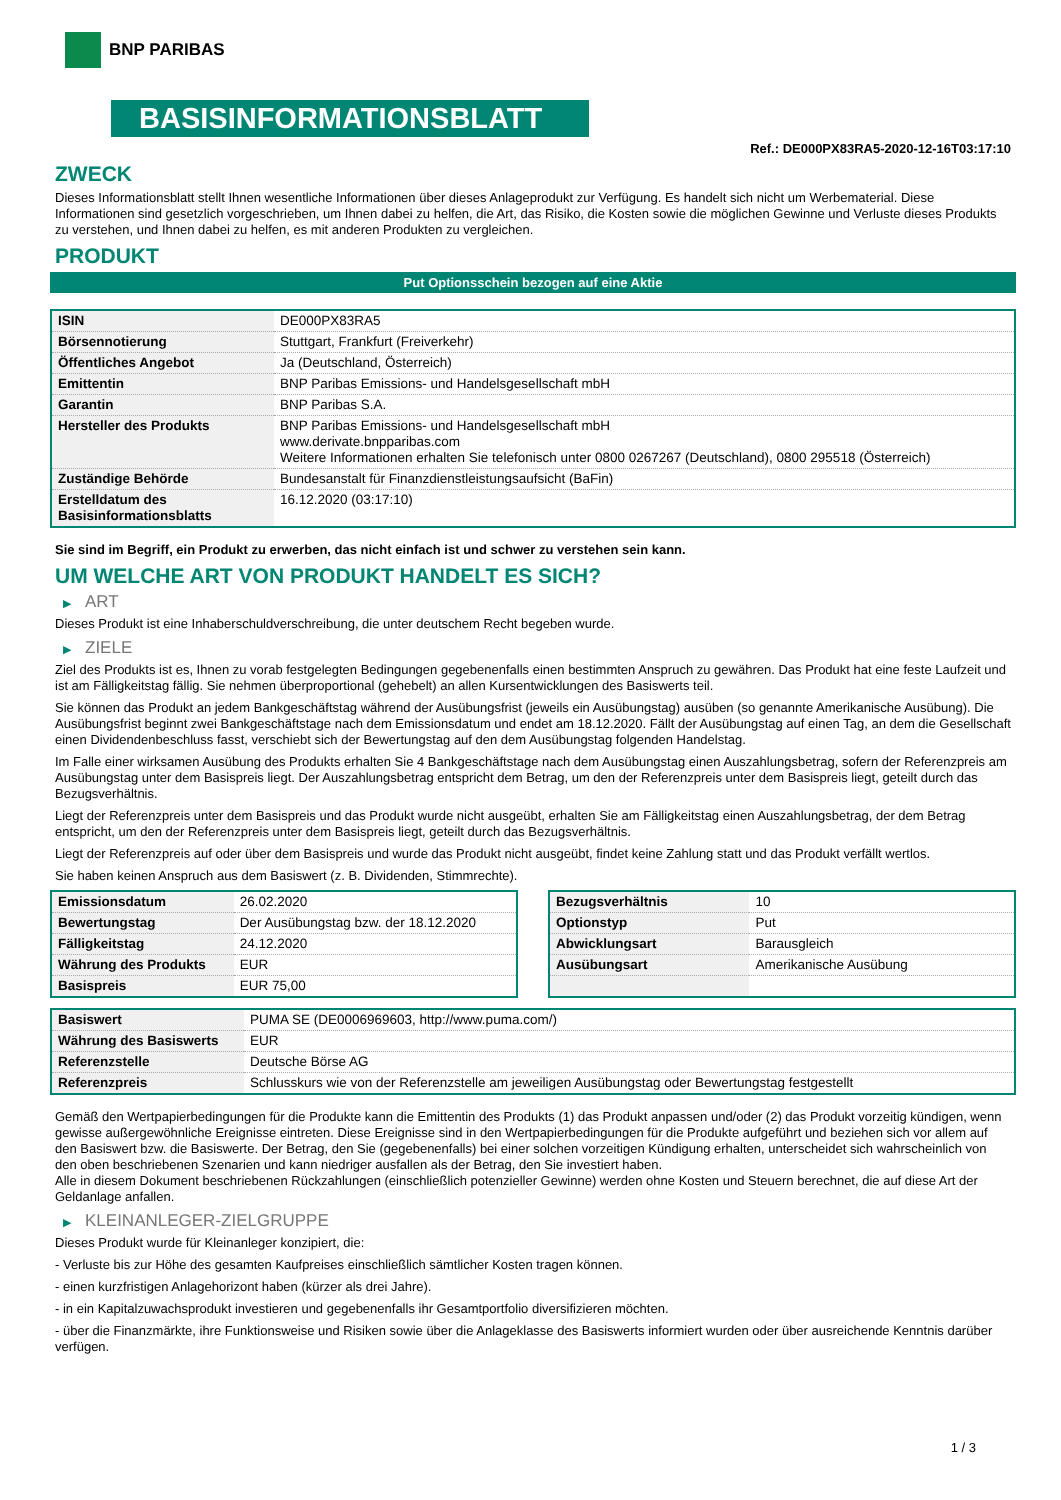BNP PARIBAS
BASISINFORMATIONSBLATT
Ref.: DE000PX83RA5-2020-12-16T03:17:10
ZWECK
Dieses Informationsblatt stellt Ihnen wesentliche Informationen über dieses Anlageprodukt zur Verfügung. Es handelt sich nicht um Werbematerial. Diese Informationen sind gesetzlich vorgeschrieben, um Ihnen dabei zu helfen, die Art, das Risiko, die Kosten sowie die möglichen Gewinne und Verluste dieses Produkts zu verstehen, und Ihnen dabei zu helfen, es mit anderen Produkten zu vergleichen.
PRODUKT
Put Optionsschein bezogen auf eine Aktie
| ISIN | DE000PX83RA5 |
| Börsennotierung | Stuttgart, Frankfurt (Freiverkehr) |
| Öffentliches Angebot | Ja (Deutschland, Österreich) |
| Emittentin | BNP Paribas Emissions- und Handelsgesellschaft mbH |
| Garantin | BNP Paribas S.A. |
| Hersteller des Produkts | BNP Paribas Emissions- und Handelsgesellschaft mbH www.derivate.bnpparibas.com Weitere Informationen erhalten Sie telefonisch unter 0800 0267267 (Deutschland), 0800 295518 (Österreich) |
| Zuständige Behörde | Bundesanstalt für Finanzdienstleistungsaufsicht (BaFin) |
| Erstelldatum des Basisinformationsblatts | 16.12.2020 (03:17:10) |
Sie sind im Begriff, ein Produkt zu erwerben, das nicht einfach ist und schwer zu verstehen sein kann.
UM WELCHE ART VON PRODUKT HANDELT ES SICH?
▶ ART
Dieses Produkt ist eine Inhaberschuldverschreibung, die unter deutschem Recht begeben wurde.
▶ ZIELE
Ziel des Produkts ist es, Ihnen zu vorab festgelegten Bedingungen gegebenenfalls einen bestimmten Anspruch zu gewähren. Das Produkt hat eine feste Laufzeit und ist am Fälligkeitstag fällig. Sie nehmen überproportional (gehebelt) an allen Kursentwicklungen des Basiswerts teil.
Sie können das Produkt an jedem Bankgeschäftstag während der Ausübungsfrist (jeweils ein Ausübungstag) ausüben (so genannte Amerikanische Ausübung). Die Ausübungsfrist beginnt zwei Bankgeschäftstage nach dem Emissionsdatum und endet am 18.12.2020. Fällt der Ausübungstag auf einen Tag, an dem die Gesellschaft einen Dividendenbeschluss fasst, verschiebt sich der Bewertungstag auf den dem Ausübungstag folgenden Handelstag.
Im Falle einer wirksamen Ausübung des Produkts erhalten Sie 4 Bankgeschäftstage nach dem Ausübungstag einen Auszahlungsbetrag, sofern der Referenzpreis am Ausübungstag unter dem Basispreis liegt. Der Auszahlungsbetrag entspricht dem Betrag, um den der Referenzpreis unter dem Basispreis liegt, geteilt durch das Bezugsverhältnis.
Liegt der Referenzpreis unter dem Basispreis und das Produkt wurde nicht ausgeübt, erhalten Sie am Fälligkeitstag einen Auszahlungsbetrag, der dem Betrag entspricht, um den der Referenzpreis unter dem Basispreis liegt, geteilt durch das Bezugsverhältnis.
Liegt der Referenzpreis auf oder über dem Basispreis und wurde das Produkt nicht ausgeübt, findet keine Zahlung statt und das Produkt verfällt wertlos.
Sie haben keinen Anspruch aus dem Basiswert (z. B. Dividenden, Stimmrechte).
| Emissionsdatum | 26.02.2020 |
| Bewertungstag | Der Ausübungstag bzw. der 18.12.2020 |
| Fälligkeitstag | 24.12.2020 |
| Währung des Produkts | EUR |
| Basispreis | EUR 75,00 |
| Bezugsverhältnis | 10 |
| Optionstyp | Put |
| Abwicklungsart | Barausgleich |
| Ausübungsart | Amerikanische Ausübung |
| Basiswert | PUMA SE (DE0006969603, http://www.puma.com/) |
| Währung des Basiswerts | EUR |
| Referenzstelle | Deutsche Börse AG |
| Referenzpreis | Schlusskurs wie von der Referenzstelle am jeweiligen Ausübungstag oder Bewertungstag festgestellt |
Gemäß den Wertpapierbedingungen für die Produkte kann die Emittentin des Produkts (1) das Produkt anpassen und/oder (2) das Produkt vorzeitig kündigen, wenn gewisse außergewöhnliche Ereignisse eintreten. Diese Ereignisse sind in den Wertpapierbedingungen für die Produkte aufgeführt und beziehen sich vor allem auf den Basiswert bzw. die Basiswerte. Der Betrag, den Sie (gegebenenfalls) bei einer solchen vorzeitigen Kündigung erhalten, unterscheidet sich wahrscheinlich von den oben beschriebenen Szenarien und kann niedriger ausfallen als der Betrag, den Sie investiert haben.
Alle in diesem Dokument beschriebenen Rückzahlungen (einschließlich potenzieller Gewinne) werden ohne Kosten und Steuern berechnet, die auf diese Art der Geldanlage anfallen.
▶ KLEINANLEGER-ZIELGRUPPE
Dieses Produkt wurde für Kleinanleger konzipiert, die:
- Verluste bis zur Höhe des gesamten Kaufpreises einschließlich sämtlicher Kosten tragen können.
- einen kurzfristigen Anlagehorizont haben (kürzer als drei Jahre).
- in ein Kapitalzuwachsprodukt investieren und gegebenenfalls ihr Gesamtportfolio diversifizieren möchten.
- über die Finanzmärkte, ihre Funktionsweise und Risiken sowie über die Anlageklasse des Basiswerts informiert wurden oder über ausreichende Kenntnis darüber verfügen.
1 / 3